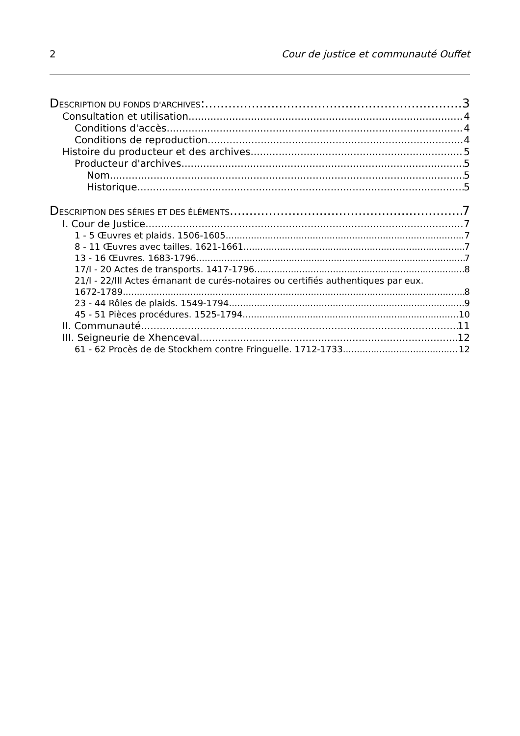2 Cour de justice et communauté Ouffet
DESCRIPTION DU FONDS D'ARCHIVES: 3
Consultation et utilisation 4
Conditions d'accès 4
Conditions de reproduction 4
Histoire du producteur et des archives 5
Producteur d'archives 5
Nom 5
Historique 5
DESCRIPTION DES SÉRIES ET DES ÉLÉMENTS 7
I. Cour de Justice 7
1 - 5 Œuvres et plaids. 1506-1605 7
8 - 11 Œuvres avec tailles. 1621-1661 7
13 - 16 Œuvres. 1683-1796 7
17/I - 20 Actes de transports. 1417-1796 8
21/I - 22/III Actes émanant de curés-notaires ou certifiés authentiques par eux.
1672-1789 8
23 - 44 Rôles de plaids. 1549-1794 9
45 - 51 Pièces procédures. 1525-1794 10
II. Communauté 11
III. Seigneurie de Xhenceval 12
61 - 62 Procès de de Stockhem contre Fringuelle. 1712-1733 12